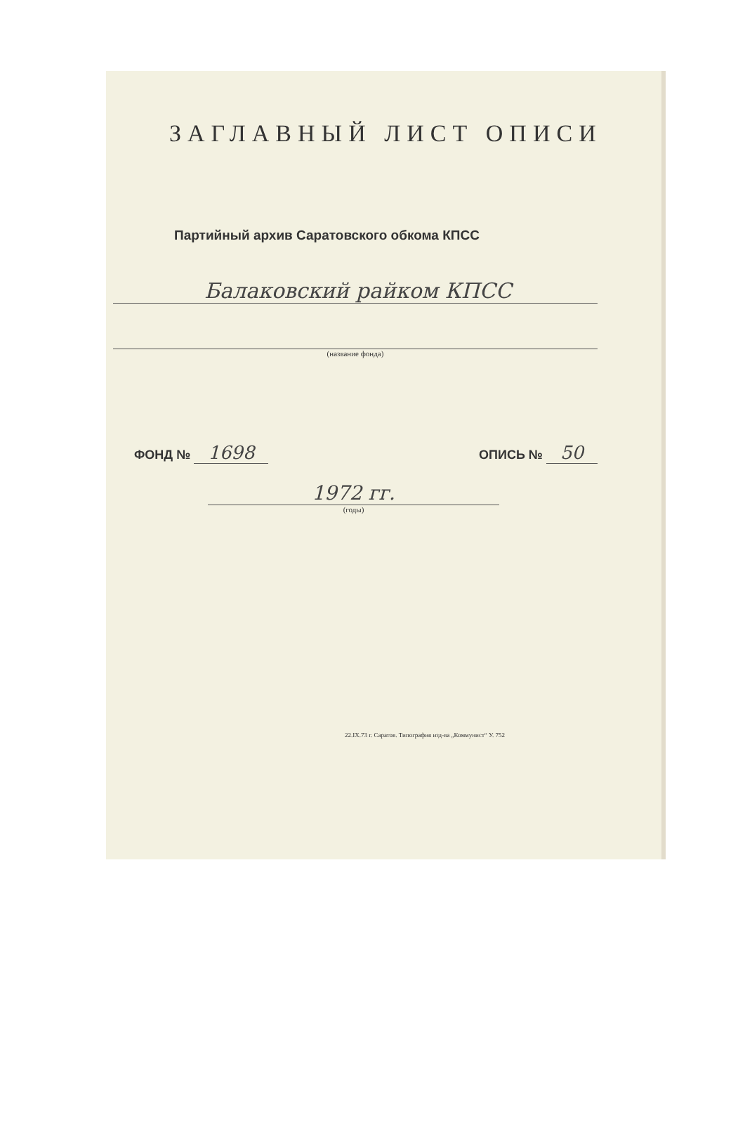ЗАГЛАВНЫЙ ЛИСТ ОПИСИ
Партийный архив Саратовского обкома КПСС
Балаковский райком КПСС
(название фонда)
ФОНД № 1698
ОПИСЬ № 50
1972 гг.
(годы)
22.IX.73 г. Саратов. Типография изд-ва „Коммунист“ У. 752